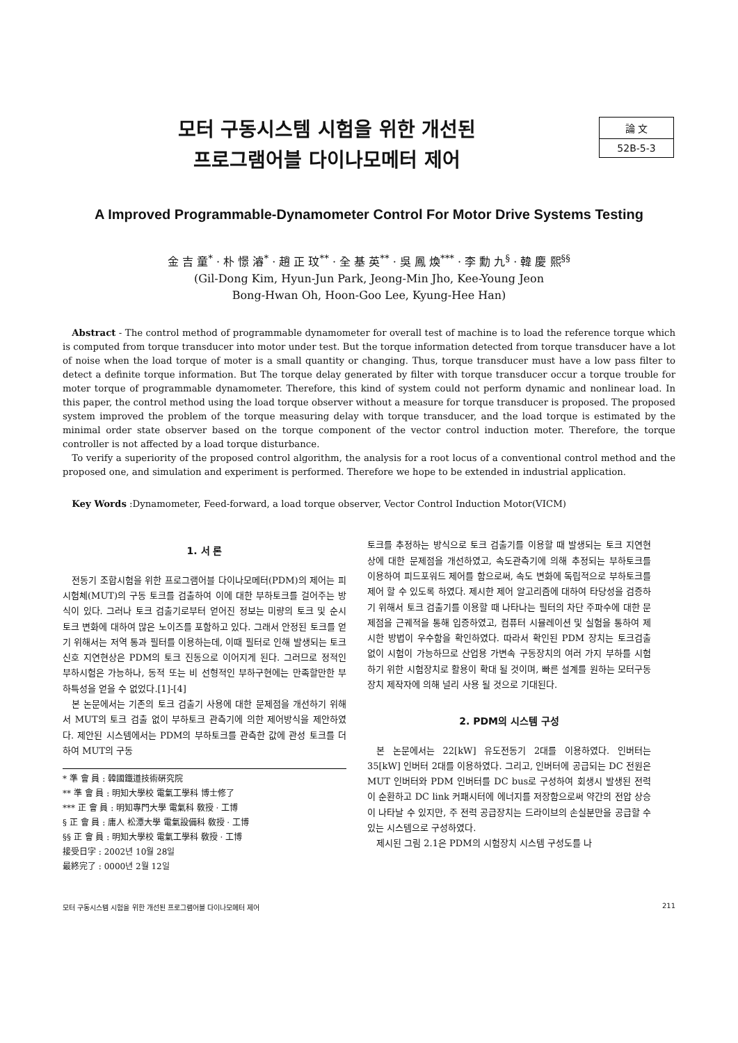論 文
52B-5-3
모터 구동시스템 시험을 위한 개선된
프로그램어블 다이나모메터 제어
A Improved Programmable-Dynamometer Control For Motor Drive Systems Testing
金 吉 童<sup>*</sup> · 朴 憬 濬<sup>*</sup> · 趙 正 玟<sup>**</sup> · 全 基 英<sup>**</sup> · 吳 鳳 煥<sup>***</sup> · 李 勳 九<sup>§</sup> · 韓 慶 熙<sup>§§</sup>
(Gil-Dong Kim, Hyun-Jun Park, Jeong-Min Jho, Kee-Young Jeon
Bong-Hwan Oh, Hoon-Goo Lee, Kyung-Hee Han)
Abstract - The control method of programmable dynamometer for overall test of machine is to load the reference torque which is computed from torque transducer into motor under test. But the torque information detected from torque transducer have a lot of noise when the load torque of moter is a small quantity or changing. Thus, torque transducer must have a low pass filter to detect a definite torque information. But The torque delay generated by filter with torque transducer occur a torque trouble for moter torque of programmable dynamometer. Therefore, this kind of system could not perform dynamic and nonlinear load. In this paper, the control method using the load torque observer without a measure for torque transducer is proposed. The proposed system improved the problem of the torque measuring delay with torque transducer, and the load torque is estimated by the minimal order state observer based on the torque component of the vector control induction moter. Therefore, the torque controller is not affected by a load torque disturbance.
To verify a superiority of the proposed control algorithm, the analysis for a root locus of a conventional control method and the proposed one, and simulation and experiment is performed. Therefore we hope to be extended in industrial application.
Key Words :Dynamometer, Feed-forward, a load torque observer, Vector Control Induction Motor(VICM)
1. 서 론
전동기 조합시험을 위한 프로그램어블 다이나모메터(PDM)의 제어는 피시험체(MUT)의 구동 토크를 검출하여 이에 대한 부하토크를 걸어주는 방식이 있다. 그러나 토크 검출기로부터 얻어진 정보는 미량의 토크 및 순시 토크 변화에 대하여 많은 노이즈를 포함하고 있다. 그래서 안정된 토크를 얻기 위해서는 저역 통과 필터를 이용하는데, 이때 필터로 인해 발생되는 토크 신호 지연현상은 PDM의 토크 진동으로 이어지게 된다. 그러므로 정적인 부하시험은 가능하나, 동적 또는 비 선형적인 부하구현에는 만족할만한 부하특성을 얻을 수 없었다.[1]-[4]
본 논문에서는 기존의 토크 검출기 사용에 대한 문제점을 개선하기 위해서 MUT의 토크 검출 없이 부하토크 관측기에 의한 제어방식을 제안하였다. 제안된 시스템에서는 PDM의 부하토크를 관측한 값에 관성 토크를 더하여 MUT의 구동
* 準 會 員 : 韓國鐵道技術硏究院
** 準 會 員 : 明知大學校 電氣工學科 博士修了
*** 正 會 員 : 明知專門大學 電氣科 敎授 · 工博
§ 正 會 員 : 庸人 松潭大學 電氣設備科 敎授 · 工博
§§ 正 會 員 : 明知大學校 電氣工學科 敎授 · 工博
接受日字 : 2002년 10월 28일
最終完了 : 0000년 2월 12일
토크를 추정하는 방식으로 토크 검출기를 이용할 때 발생되는 토크 지연현상에 대한 문제점을 개선하였고, 속도관측기에 의해 추정되는 부하토크를 이용하여 피드포워드 제어를 함으로써, 속도 변화에 독립적으로 부하토크를 제어 할 수 있도록 하였다. 제시한 제어 알고리즘에 대하여 타당성을 검증하기 위해서 토크 검출기를 이용할 때 나타나는 필터의 차단 주파수에 대한 문제점을 근궤적을 통해 입증하였고, 컴퓨터 시뮬레이션 및 실험을 통하여 제시한 방법이 우수함을 확인하였다. 따라서 확인된 PDM 장치는 토크검출 없이 시험이 가능하므로 산업용 가변속 구동장치의 여러 가지 부하를 시험하기 위한 시험장치로 활용이 확대 될 것이며, 빠른 설계를 원하는 모터구동장치 제작자에 의해 널리 사용 될 것으로 기대된다.
2. PDM의 시스템 구성
본 논문에서는 22[kW] 유도전동기 2대를 이용하였다. 인버터는 35[kW] 인버터 2대를 이용하였다. 그리고, 인버터에 공급되는 DC 전원은 MUT 인버터와 PDM 인버터를 DC bus로 구성하여 회생시 발생된 전력이 순환하고 DC link 커패시터에 에너지를 저장함으로써 약간의 전압 상승이 나타날 수 있지만, 주 전력 공급장치는 드라이브의 손실분만을 공급할 수 있는 시스템으로 구성하였다.
제시된 그림 2.1은 PDM의 시험장치 시스템 구성도를 나
모터 구동시스템 시험을 위한 개선된 프로그램어블 다이나모메터 제어 211